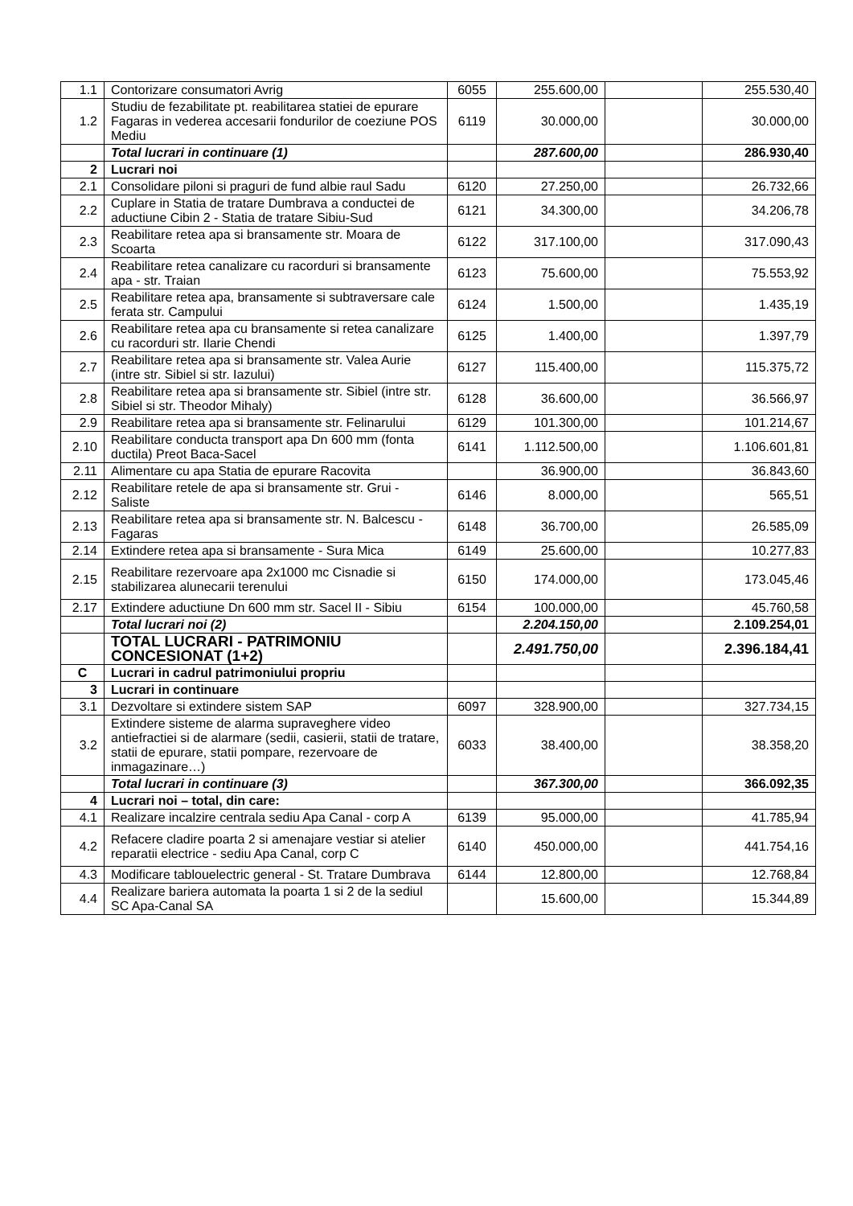| 1.1 | Contorizare consumatori Avrig | 6055 | 255.600,00 | | 255.530,40 |
| 1.2 | Studiu de fezabilitate pt. reabilitarea statiei de epurare Fagaras in vederea accesarii fondurilor de coeziune POS Mediu | 6119 | 30.000,00 | | 30.000,00 |
| | Total lucrari in continuare (1) | | 287.600,00 | | 286.930,40 |
| 2 | Lucrari noi | | | | |
| 2.1 | Consolidare piloni si praguri de fund albie raul Sadu | 6120 | 27.250,00 | | 26.732,66 |
| 2.2 | Cuplare in Statia de tratare Dumbrava a conductei de aductiune Cibin 2 - Statia de tratare Sibiu-Sud | 6121 | 34.300,00 | | 34.206,78 |
| 2.3 | Reabilitare retea apa si bransamente str. Moara de Scoarta | 6122 | 317.100,00 | | 317.090,43 |
| 2.4 | Reabilitare retea canalizare cu racorduri si bransamente apa - str. Traian | 6123 | 75.600,00 | | 75.553,92 |
| 2.5 | Reabilitare retea apa, bransamente si subtraversare cale ferata str. Campului | 6124 | 1.500,00 | | 1.435,19 |
| 2.6 | Reabilitare retea apa cu bransamente si retea canalizare cu racorduri str. Ilarie Chendi | 6125 | 1.400,00 | | 1.397,79 |
| 2.7 | Reabilitare retea apa si bransamente str. Valea Aurie (intre str. Sibiel si str. Iazului) | 6127 | 115.400,00 | | 115.375,72 |
| 2.8 | Reabilitare retea apa si bransamente str. Sibiel (intre str. Sibiel si str. Theodor Mihaly) | 6128 | 36.600,00 | | 36.566,97 |
| 2.9 | Reabilitare retea apa si bransamente str. Felinarului | 6129 | 101.300,00 | | 101.214,67 |
| 2.10 | Reabilitare conducta transport apa Dn 600 mm (fonta ductila) Preot Baca-Sacel | 6141 | 1.112.500,00 | | 1.106.601,81 |
| 2.11 | Alimentare cu apa Statia de epurare Racovita | | 36.900,00 | | 36.843,60 |
| 2.12 | Reabilitare retele de apa si bransamente str. Grui - Saliste | 6146 | 8.000,00 | | 565,51 |
| 2.13 | Reabilitare retea apa si bransamente str. N. Balcescu - Fagaras | 6148 | 36.700,00 | | 26.585,09 |
| 2.14 | Extindere retea apa si bransamente - Sura Mica | 6149 | 25.600,00 | | 10.277,83 |
| 2.15 | Reabilitare rezervoare apa 2x1000 mc Cisnadie si stabilizarea alunecarii terenului | 6150 | 174.000,00 | | 173.045,46 |
| 2.17 | Extindere aductiune Dn 600 mm str. Sacel II - Sibiu | 6154 | 100.000,00 | | 45.760,58 |
| | Total lucrari noi (2) | | 2.204.150,00 | | 2.109.254,01 |
| | TOTAL LUCRARI - PATRIMONIU CONCESIONAT (1+2) | | 2.491.750,00 | | 2.396.184,41 |
| C | Lucrari in cadrul patrimoniului propriu | | | | |
| 3 | Lucrari in continuare | | | | |
| 3.1 | Dezvoltare si extindere sistem SAP | 6097 | 328.900,00 | | 327.734,15 |
| 3.2 | Extindere sisteme de alarma supraveghere video antiefractiei si de alarmare (sedii, casierii, statii de tratare, statii de epurare, statii pompare, rezervoare de inmagazinare…) | 6033 | 38.400,00 | | 38.358,20 |
| | Total lucrari in continuare (3) | | 367.300,00 | | 366.092,35 |
| 4 | Lucrari noi – total, din care: | | | | |
| 4.1 | Realizare incalzire centrala sediu Apa Canal - corp A | 6139 | 95.000,00 | | 41.785,94 |
| 4.2 | Refacere cladire poarta 2 si amenajare vestiar si atelier reparatii electrice - sediu Apa Canal, corp C | 6140 | 450.000,00 | | 441.754,16 |
| 4.3 | Modificare tablouelectric general - St. Tratare Dumbrava | 6144 | 12.800,00 | | 12.768,84 |
| 4.4 | Realizare bariera automata la poarta 1 si 2 de la sediul SC Apa-Canal SA | | 15.600,00 | | 15.344,89 |